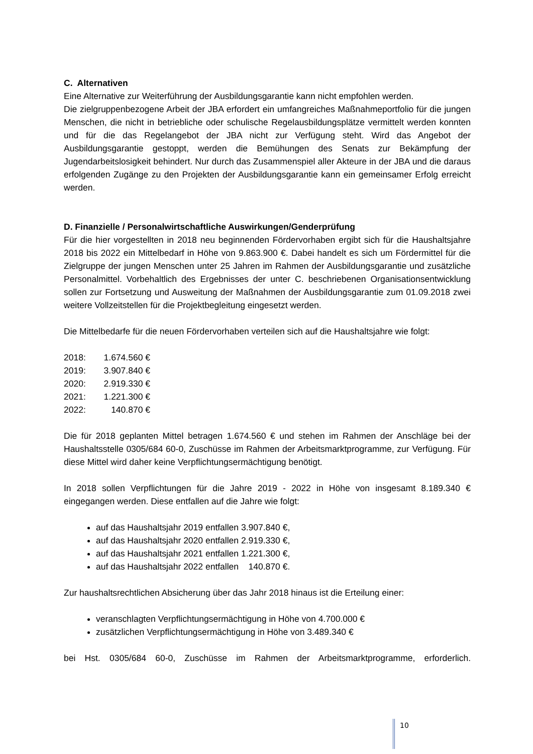C. Alternativen
Eine Alternative zur Weiterführung der Ausbildungsgarantie kann nicht empfohlen werden.
Die zielgruppenbezogene Arbeit der JBA erfordert ein umfangreiches Maßnahmeportfolio für die jungen Menschen, die nicht in betriebliche oder schulische Regelausbildungsplätze vermittelt werden konnten und für die das Regelangebot der JBA nicht zur Verfügung steht. Wird das Angebot der Ausbildungsgarantie gestoppt, werden die Bemühungen des Senats zur Bekämpfung der Jugendarbeitslosigkeit behindert. Nur durch das Zusammenspiel aller Akteure in der JBA und die daraus erfolgenden Zugänge zu den Projekten der Ausbildungsgarantie kann ein gemeinsamer Erfolg erreicht werden.
D. Finanzielle / Personalwirtschaftliche Auswirkungen/Genderprüfung
Für die hier vorgestellten in 2018 neu beginnenden Fördervorhaben ergibt sich für die Haushaltsjahre 2018 bis 2022 ein Mittelbedarf in Höhe von 9.863.900 €. Dabei handelt es sich um Fördermittel für die Zielgruppe der jungen Menschen unter 25 Jahren im Rahmen der Ausbildungsgarantie und zusätzliche Personalmittel. Vorbehaltlich des Ergebnisses der unter C. beschriebenen Organisationsentwicklung sollen zur Fortsetzung und Ausweitung der Maßnahmen der Ausbildungsgarantie zum 01.09.2018 zwei weitere Vollzeitstellen für die Projektbegleitung eingesetzt werden.
Die Mittelbedarfe für die neuen Fördervorhaben verteilen sich auf die Haushaltsjahre wie folgt:
2018: 1.674.560 €
2019: 3.907.840 €
2020: 2.919.330 €
2021: 1.221.300 €
2022: 140.870 €
Die für 2018 geplanten Mittel betragen 1.674.560 € und stehen im Rahmen der Anschläge bei der Haushaltsstelle 0305/684 60-0, Zuschüsse im Rahmen der Arbeitsmarktprogramme, zur Verfügung. Für diese Mittel wird daher keine Verpflichtungsermächtigung benötigt.
In 2018 sollen Verpflichtungen für die Jahre 2019 - 2022 in Höhe von insgesamt 8.189.340 € eingegangen werden. Diese entfallen auf die Jahre wie folgt:
auf das Haushaltsjahr 2019 entfallen 3.907.840 €,
auf das Haushaltsjahr 2020 entfallen 2.919.330 €,
auf das Haushaltsjahr 2021 entfallen 1.221.300 €,
auf das Haushaltsjahr 2022 entfallen 140.870 €.
Zur haushaltsrechtlichen Absicherung über das Jahr 2018 hinaus ist die Erteilung einer:
veranschlagten Verpflichtungsermächtigung in Höhe von 4.700.000 €
zusätzlichen Verpflichtungsermächtigung in Höhe von 3.489.340 €
bei Hst. 0305/684 60-0, Zuschüsse im Rahmen der Arbeitsmarktprogramme, erforderlich.
10